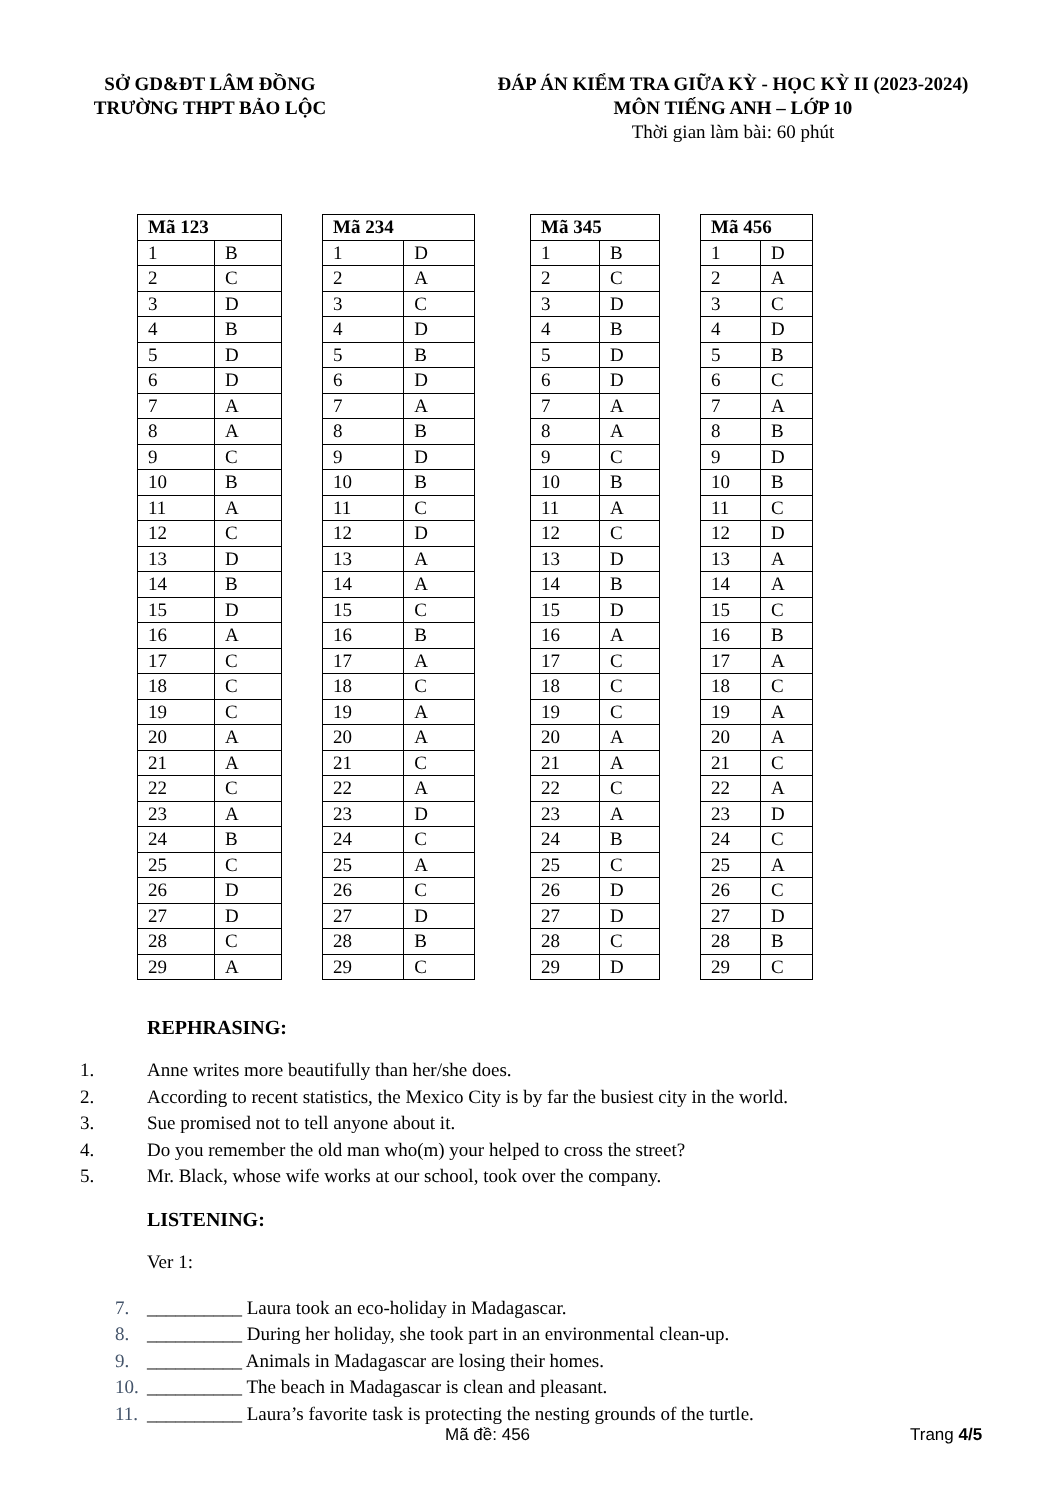SỞ GD&ĐT LÂM ĐỒNG
TRƯỜNG THPT BẢO LỘC
ĐÁP ÁN KIỂM TRA GIỮA KỲ - HỌC KỲ II (2023-2024)
MÔN TIẾNG ANH – LỚP 10
Thời gian làm bài: 60 phút
| Mã 123 | |
| --- | --- |
| 1 | B |
| 2 | C |
| 3 | D |
| 4 | B |
| 5 | D |
| 6 | D |
| 7 | A |
| 8 | A |
| 9 | C |
| 10 | B |
| 11 | A |
| 12 | C |
| 13 | D |
| 14 | B |
| 15 | D |
| 16 | A |
| 17 | C |
| 18 | C |
| 19 | C |
| 20 | A |
| 21 | A |
| 22 | C |
| 23 | A |
| 24 | B |
| 25 | C |
| 26 | D |
| 27 | D |
| 28 | C |
| 29 | A |
| Mã 234 | |
| --- | --- |
| 1 | D |
| 2 | A |
| 3 | C |
| 4 | D |
| 5 | B |
| 6 | D |
| 7 | A |
| 8 | B |
| 9 | D |
| 10 | B |
| 11 | C |
| 12 | D |
| 13 | A |
| 14 | A |
| 15 | C |
| 16 | B |
| 17 | A |
| 18 | C |
| 19 | A |
| 20 | A |
| 21 | C |
| 22 | A |
| 23 | D |
| 24 | C |
| 25 | A |
| 26 | C |
| 27 | D |
| 28 | B |
| 29 | C |
| Mã 345 | |
| --- | --- |
| 1 | B |
| 2 | C |
| 3 | D |
| 4 | B |
| 5 | D |
| 6 | D |
| 7 | A |
| 8 | A |
| 9 | C |
| 10 | B |
| 11 | A |
| 12 | C |
| 13 | D |
| 14 | B |
| 15 | D |
| 16 | A |
| 17 | C |
| 18 | C |
| 19 | C |
| 20 | A |
| 21 | A |
| 22 | C |
| 23 | A |
| 24 | B |
| 25 | C |
| 26 | D |
| 27 | D |
| 28 | C |
| 29 | D |
| Mã 456 | |
| --- | --- |
| 1 | D |
| 2 | A |
| 3 | C |
| 4 | D |
| 5 | B |
| 6 | C |
| 7 | A |
| 8 | B |
| 9 | D |
| 10 | B |
| 11 | C |
| 12 | D |
| 13 | A |
| 14 | A |
| 15 | C |
| 16 | B |
| 17 | A |
| 18 | C |
| 19 | A |
| 20 | A |
| 21 | C |
| 22 | A |
| 23 | D |
| 24 | C |
| 25 | A |
| 26 | C |
| 27 | D |
| 28 | B |
| 29 | C |
REPHRASING:
1. Anne writes more beautifully than her/she does.
2. According to recent statistics, the Mexico City is by far the busiest city in the world.
3. Sue promised not to tell anyone about it.
4. Do you remember the old man who(m) your helped to cross the street?
5. Mr. Black, whose wife works at our school, took over the company.
LISTENING:
Ver 1:
7. __________ Laura took an eco-holiday in Madagascar.
8. __________ During her holiday, she took part in an environmental clean-up.
9. __________ Animals in Madagascar are losing their homes.
10. __________ The beach in Madagascar is clean and pleasant.
11. __________ Laura’s favorite task is protecting the nesting grounds of the turtle.
Mã đề: 456 Trang 4/5